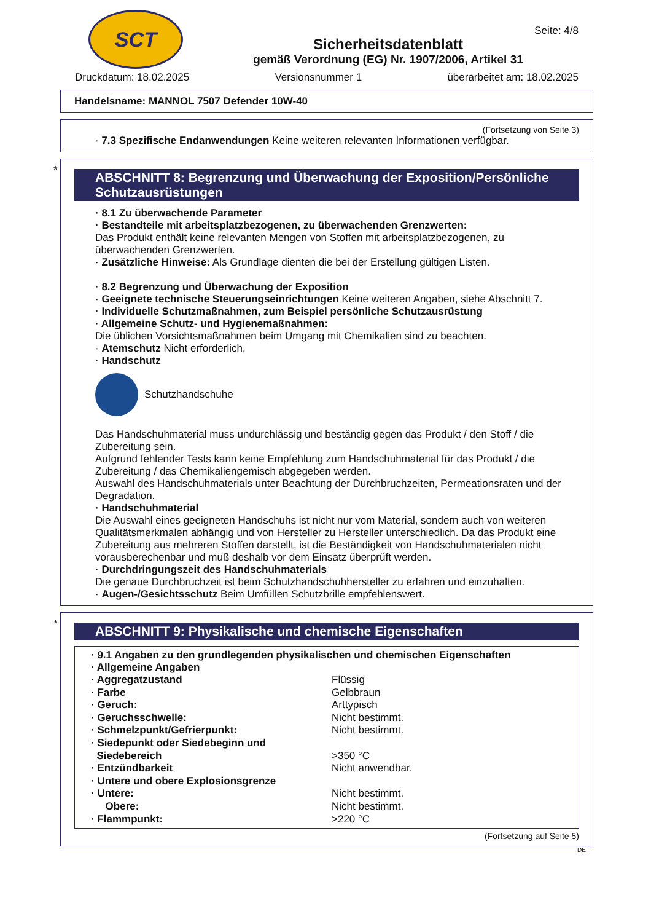SCT
Sicherheitsdatenblatt
gemäß Verordnung (EG) Nr. 1907/2006, Artikel 31
Seite: 4/8
Druckdatum: 18.02.2025 Versionsnummer 1 überarbeitet am: 18.02.2025
Handelsname: MANNOL 7507 Defender 10W-40
(Fortsetzung von Seite 3)
· 7.3 Spezifische Endanwendungen Keine weiteren relevanten Informationen verfügbar.
*
ABSCHNITT 8: Begrenzung und Überwachung der Exposition/Persönliche Schutzausrüstungen
· 8.1 Zu überwachende Parameter
· Bestandteile mit arbeitsplatzbezogenen, zu überwachenden Grenzwerten:
Das Produkt enthält keine relevanten Mengen von Stoffen mit arbeitsplatzbezogenen, zu überwachenden Grenzwerten.
· Zusätzliche Hinweise: Als Grundlage dienten die bei der Erstellung gültigen Listen.
· 8.2 Begrenzung und Überwachung der Exposition
· Geeignete technische Steuerungseinrichtungen Keine weiteren Angaben, siehe Abschnitt 7.
· Individuelle Schutzmaßnahmen, zum Beispiel persönliche Schutzausrüstung
· Allgemeine Schutz- und Hygienemaßnahmen:
Die üblichen Vorsichtsmaßnahmen beim Umgang mit Chemikalien sind zu beachten.
· Atemschutz Nicht erforderlich.
· Handschutz
Schutzhandschuhe
Das Handschuhmaterial muss undurchlässig und beständig gegen das Produkt / den Stoff / die Zubereitung sein.
Aufgrund fehlender Tests kann keine Empfehlung zum Handschuhmaterial für das Produkt / die Zubereitung / das Chemikaliengemisch abgegeben werden.
Auswahl des Handschuhmaterials unter Beachtung der Durchbruchzeiten, Permeationsraten und der Degradation.
· Handschuhmaterial
Die Auswahl eines geeigneten Handschuhs ist nicht nur vom Material, sondern auch von weiteren Qualitätsmerkmalen abhängig und von Hersteller zu Hersteller unterschiedlich. Da das Produkt eine Zubereitung aus mehreren Stoffen darstellt, ist die Beständigkeit von Handschuhmaterialen nicht vorausberechenbar und muß deshalb vor dem Einsatz überprüft werden.
· Durchdringungszeit des Handschuhmaterials
Die genaue Durchbruchzeit ist beim Schutzhandschuhhersteller zu erfahren und einzuhalten.
· Augen-/Gesichtsschutz Beim Umfüllen Schutzbrille empfehlenswert.
*
ABSCHNITT 9: Physikalische und chemische Eigenschaften
· 9.1 Angaben zu den grundlegenden physikalischen und chemischen Eigenschaften
· Allgemeine Angaben
| · Aggregatzustand | Flüssig |
| · Farbe | Gelbbraun |
| · Geruch: | Arttypisch |
| · Geruchsschwelle: | Nicht bestimmt. |
| · Schmelzpunkt/Gefrierpunkt: | Nicht bestimmt. |
| · Siedepunkt oder Siedebeginn und Siedebereich | >350 °C |
| · Entzündbarkeit | Nicht anwendbar. |
| · Untere und obere Explosionsgrenze | |
| · Untere: | Nicht bestimmt. |
| Obere: | Nicht bestimmt. |
| · Flammpunkt: | >220 °C |
(Fortsetzung auf Seite 5)
DE